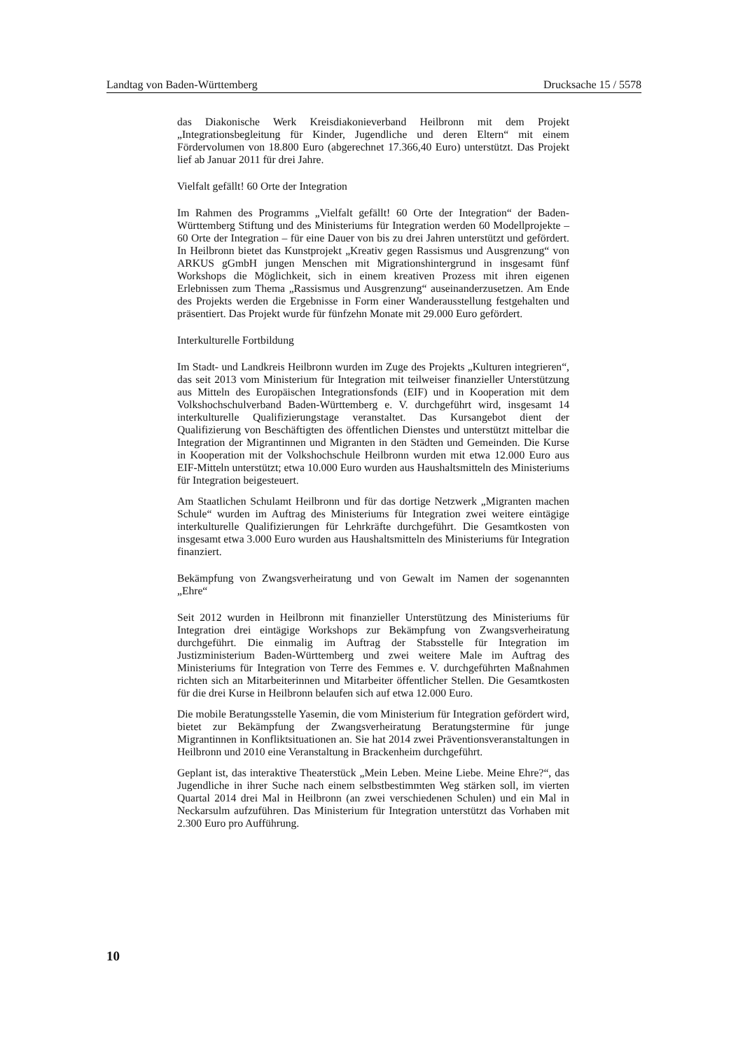Landtag von Baden-Württemberg Drucksache 15 / 5578
das Diakonische Werk Kreisdiakonieverband Heilbronn mit dem Projekt „Integrationsbegleitung für Kinder, Jugendliche und deren Eltern“ mit einem Fördervolumen von 18.800 Euro (abgerechnet 17.366,40 Euro) unterstützt. Das Projekt lief ab Januar 2011 für drei Jahre.
Vielfalt gefällt! 60 Orte der Integration
Im Rahmen des Programms „Vielfalt gefällt! 60 Orte der Integration“ der Baden-Württemberg Stiftung und des Ministeriums für Integration werden 60 Modellprojekte – 60 Orte der Integration – für eine Dauer von bis zu drei Jahren unterstützt und gefördert. In Heilbronn bietet das Kunstprojekt „Kreativ gegen Rassismus und Ausgrenzung“ von ARKUS gGmbH jungen Menschen mit Migrationshintergrund in insgesamt fünf Workshops die Möglichkeit, sich in einem kreativen Prozess mit ihren eigenen Erlebnissen zum Thema „Rassismus und Ausgrenzung“ auseinanderzusetzen. Am Ende des Projekts werden die Ergebnisse in Form einer Wanderausstellung festgehalten und präsentiert. Das Projekt wurde für fünfzehn Monate mit 29.000 Euro gefördert.
Interkulturelle Fortbildung
Im Stadt- und Landkreis Heilbronn wurden im Zuge des Projekts „Kulturen integrieren“, das seit 2013 vom Ministerium für Integration mit teilweiser finanzieller Unterstützung aus Mitteln des Europäischen Integrationsfonds (EIF) und in Kooperation mit dem Volkshochschulverband Baden-Württemberg e. V. durchgeführt wird, insgesamt 14 interkulturelle Qualifizierungstage veranstaltet. Das Kursangebot dient der Qualifizierung von Beschäftigten des öffentlichen Dienstes und unterstützt mittelbar die Integration der Migrantinnen und Migranten in den Städten und Gemeinden. Die Kurse in Kooperation mit der Volkshochschule Heilbronn wurden mit etwa 12.000 Euro aus EIF-Mitteln unterstützt; etwa 10.000 Euro wurden aus Haushaltsmitteln des Ministeriums für Integration beigesteuert.
Am Staatlichen Schulamt Heilbronn und für das dortige Netzwerk „Migranten machen Schule“ wurden im Auftrag des Ministeriums für Integration zwei weitere eintägige interkulturelle Qualifizierungen für Lehrkräfte durchgeführt. Die Gesamtkosten von insgesamt etwa 3.000 Euro wurden aus Haushaltsmitteln des Ministeriums für Integration finanziert.
Bekämpfung von Zwangsverheiratung und von Gewalt im Namen der sogenannten „Ehre“
Seit 2012 wurden in Heilbronn mit finanzieller Unterstützung des Ministeriums für Integration drei eintägige Workshops zur Bekämpfung von Zwangsverheiratung durchgeführt. Die einmalig im Auftrag der Stabsstelle für Integration im Justizministerium Baden-Württemberg und zwei weitere Male im Auftrag des Ministeriums für Integration von Terre des Femmes e. V. durchgeführten Maßnahmen richten sich an Mitarbeiterinnen und Mitarbeiter öffentlicher Stellen. Die Gesamtkosten für die drei Kurse in Heilbronn belaufen sich auf etwa 12.000 Euro.
Die mobile Beratungsstelle Yasemin, die vom Ministerium für Integration gefördert wird, bietet zur Bekämpfung der Zwangsverheiratung Beratungstermine für junge Migrantinnen in Konfliktsituationen an. Sie hat 2014 zwei Präventionsveranstaltungen in Heilbronn und 2010 eine Veranstaltung in Brackenheim durchgeführt.
Geplant ist, das interaktive Theaterstück „Mein Leben. Meine Liebe. Meine Ehre?“, das Jugendliche in ihrer Suche nach einem selbstbestimmten Weg stärken soll, im vierten Quartal 2014 drei Mal in Heilbronn (an zwei verschiedenen Schulen) und ein Mal in Neckarsulm aufzuführen. Das Ministerium für Integration unterstützt das Vorhaben mit 2.300 Euro pro Aufführung.
10